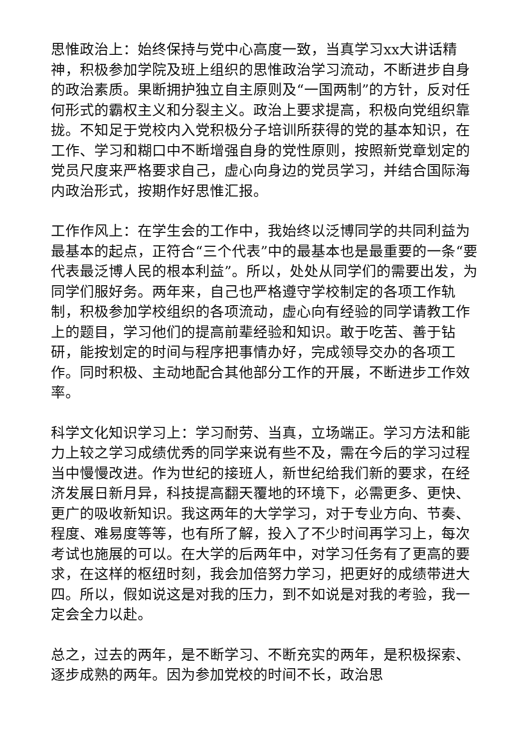思惟政治上：始终保持与党中心高度一致，当真学习xx大讲话精神，积极参加学院及班上组织的思惟政治学习流动，不断进步自身的政治素质。果断拥护独立自主原则及“一国两制”的方针，反对任何形式的霸权主义和分裂主义。政治上要求提高，积极向党组织靠拢。不知足于党校内入党积极分子培训所获得的党的基本知识，在工作、学习和糊口中不断增强自身的党性原则，按照新党章划定的党员尺度来严格要求自己，虚心向身边的党员学习，并结合国际海内政治形式，按期作好思惟汇报。
工作作风上：在学生会的工作中，我始终以泛博同学的共同利益为最基本的起点，正符合“三个代表”中的最基本也是最重要的一条“要代表最泛博人民的根本利益”。所以，处处从同学们的需要出发，为同学们服好务。两年来，自己也严格遵守学校制定的各项工作轨制，积极参加学校组织的各项流动，虚心向有经验的同学请教工作上的题目，学习他们的提高前辈经验和知识。敢于吃苦、善于钻研，能按划定的时间与程序把事情办好，完成领导交办的各项工作。同时积极、主动地配合其他部分工作的开展，不断进步工作效率。
科学文化知识学习上：学习耐劳、当真，立场端正。学习方法和能力上较之学习成绩优秀的同学来说有些不及，需在今后的学习过程当中慢慢改进。作为世纪的接班人，新世纪给我们新的要求，在经济发展日新月异，科技提高翻天覆地的环境下，必需更多、更快、更广的吸收新知识。我这两年的大学学习，对于专业方向、节奏、程度、难易度等等，也有所了解，投入了不少时间再学习上，每次考试也施展的可以。在大学的后两年中，对学习任务有了更高的要求，在这样的枢纽时刻，我会加倍努力学习，把更好的成绩带进大四。所以，假如说这是对我的压力，到不如说是对我的考验，我一定会全力以赴。
总之，过去的两年，是不断学习、不断充实的两年，是积极探索、逐步成熟的两年。因为参加党校的时间不长，政治思